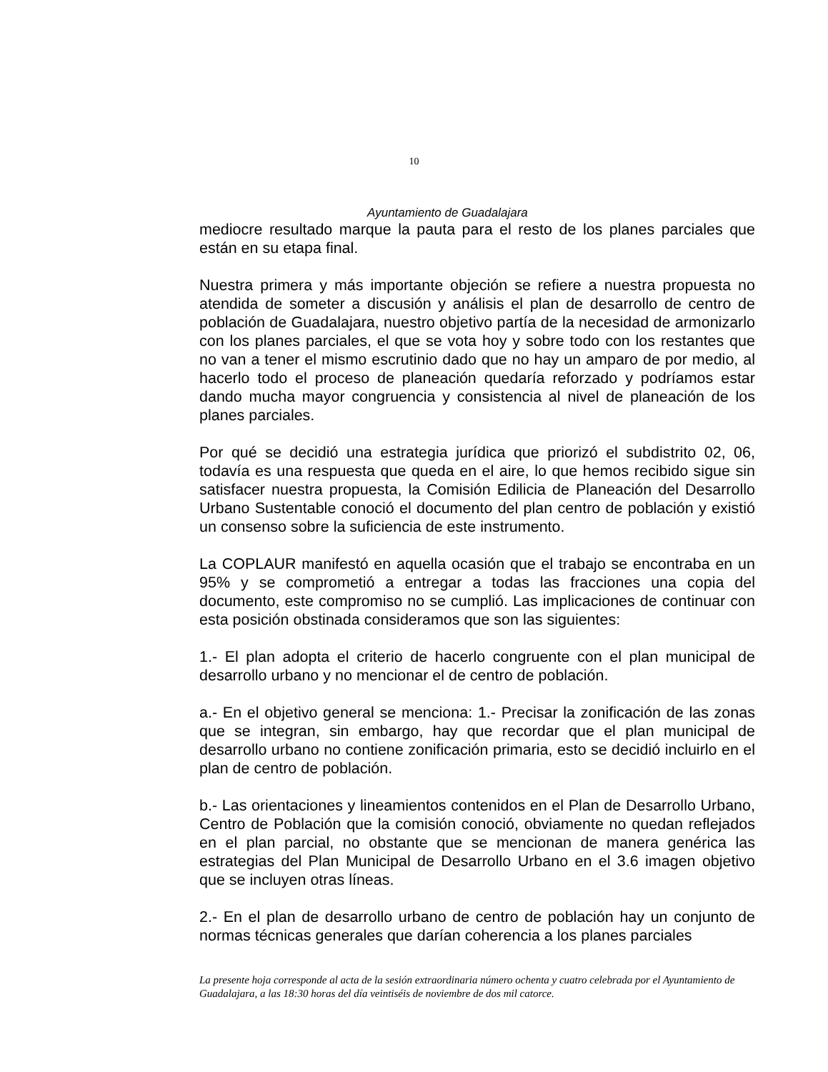10
Ayuntamiento de Guadalajara
mediocre resultado marque la pauta para el resto de los planes parciales que están en su etapa final.
Nuestra primera y más importante objeción se refiere a nuestra propuesta no atendida de someter a discusión y análisis el plan de desarrollo de centro de población de Guadalajara, nuestro objetivo partía de la necesidad de armonizarlo con los planes parciales, el que se vota hoy y sobre todo con los restantes que no van a tener el mismo escrutinio dado que no hay un amparo de por medio, al hacerlo todo el proceso de planeación quedaría reforzado y podríamos estar dando mucha mayor congruencia y consistencia al nivel de planeación de los planes parciales.
Por qué se decidió una estrategia jurídica que priorizó el subdistrito 02, 06, todavía es una respuesta que queda en el aire, lo que hemos recibido sigue sin satisfacer nuestra propuesta, la Comisión Edilicia de Planeación del Desarrollo Urbano Sustentable conoció el documento del plan centro de población y existió un consenso sobre la suficiencia de este instrumento.
La COPLAUR manifestó en aquella ocasión que el trabajo se encontraba en un 95% y se comprometió a entregar a todas las fracciones una copia del documento, este compromiso no se cumplió. Las implicaciones de continuar con esta posición obstinada consideramos que son las siguientes:
1.- El plan adopta el criterio de hacerlo congruente con el plan municipal de desarrollo urbano y no mencionar el de centro de población.
a.- En el objetivo general se menciona: 1.- Precisar la zonificación de las zonas que se integran, sin embargo, hay que recordar que el plan municipal de desarrollo urbano no contiene zonificación primaria, esto se decidió incluirlo en el plan de centro de población.
b.- Las orientaciones y lineamientos contenidos en el Plan de Desarrollo Urbano, Centro de Población que la comisión conoció, obviamente no quedan reflejados en el plan parcial, no obstante que se mencionan de manera genérica las estrategias del Plan Municipal de Desarrollo Urbano en el 3.6 imagen objetivo que se incluyen otras líneas.
2.- En el plan de desarrollo urbano de centro de población hay un conjunto de normas técnicas generales que darían coherencia a los planes parciales
La presente hoja corresponde al acta de la sesión extraordinaria número ochenta y cuatro celebrada por el Ayuntamiento de Guadalajara, a las 18:30 horas del día veintiséis de noviembre de dos mil catorce.